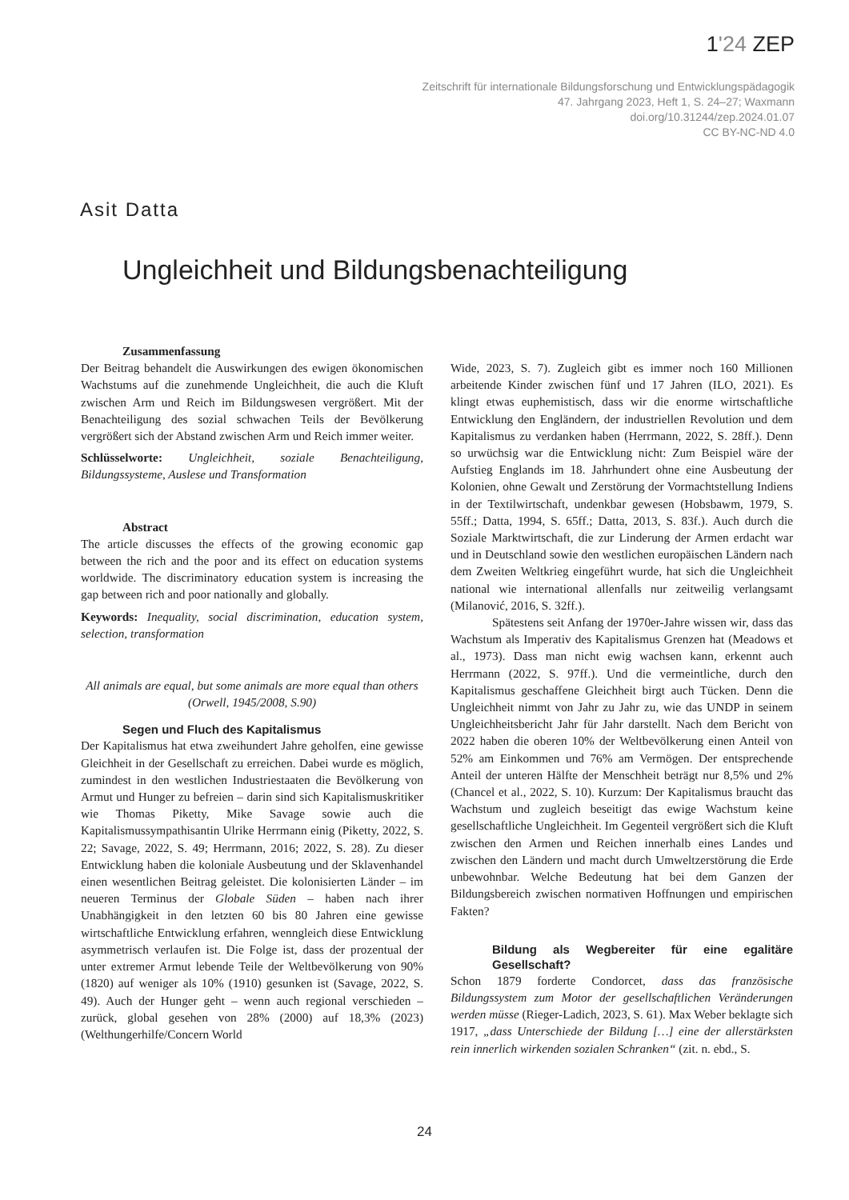1'24 ZEP
Zeitschrift für internationale Bildungsforschung und Entwicklungspädagogik
47. Jahrgang 2023, Heft 1, S. 24–27; Waxmann
doi.org/10.31244/zep.2024.01.07
CC BY-NC-ND 4.0
Asit Datta
Ungleichheit und Bildungsbenachteiligung
Zusammenfassung
Der Beitrag behandelt die Auswirkungen des ewigen ökonomischen Wachstums auf die zunehmende Ungleichheit, die auch die Kluft zwischen Arm und Reich im Bildungswesen vergrößert. Mit der Benachteiligung des sozial schwachen Teils der Bevölkerung vergrößert sich der Abstand zwischen Arm und Reich immer weiter.
Schlüsselworte: Ungleichheit, soziale Benachteiligung, Bildungssysteme, Auslese und Transformation
Abstract
The article discusses the effects of the growing economic gap between the rich and the poor and its effect on education systems worldwide. The discriminatory education system is increasing the gap between rich and poor nationally and globally.
Keywords: Inequality, social discrimination, education system, selection, transformation
All animals are equal, but some animals are more equal than others
(Orwell, 1945/2008, S.90)
Segen und Fluch des Kapitalismus
Der Kapitalismus hat etwa zweihundert Jahre geholfen, eine gewisse Gleichheit in der Gesellschaft zu erreichen. Dabei wurde es möglich, zumindest in den westlichen Industriestaaten die Bevölkerung von Armut und Hunger zu befreien – darin sind sich Kapitalismuskritiker wie Thomas Piketty, Mike Savage sowie auch die Kapitalismussympathisantin Ulrike Herrmann einig (Piketty, 2022, S. 22; Savage, 2022, S. 49; Herrmann, 2016; 2022, S. 28). Zu dieser Entwicklung haben die koloniale Ausbeutung und der Sklavenhandel einen wesentlichen Beitrag geleistet. Die kolonisierten Länder – im neueren Terminus der Globale Süden – haben nach ihrer Unabhängigkeit in den letzten 60 bis 80 Jahren eine gewisse wirtschaftliche Entwicklung erfahren, wenngleich diese Entwicklung asymmetrisch verlaufen ist. Die Folge ist, dass der prozentual der unter extremer Armut lebende Teile der Weltbevölkerung von 90% (1820) auf weniger als 10% (1910) gesunken ist (Savage, 2022, S. 49). Auch der Hunger geht – wenn auch regional verschieden – zurück, global gesehen von 28% (2000) auf 18,3% (2023) (Welthungerhilfe/Concern World
Wide, 2023, S. 7). Zugleich gibt es immer noch 160 Millionen arbeitende Kinder zwischen fünf und 17 Jahren (ILO, 2021). Es klingt etwas euphemistisch, dass wir die enorme wirtschaftliche Entwicklung den Engländern, der industriellen Revolution und dem Kapitalismus zu verdanken haben (Herrmann, 2022, S. 28ff.). Denn so urwüchsig war die Entwicklung nicht: Zum Beispiel wäre der Aufstieg Englands im 18. Jahrhundert ohne eine Ausbeutung der Kolonien, ohne Gewalt und Zerstörung der Vormachtstellung Indiens in der Textilwirtschaft, undenkbar gewesen (Hobsbawm, 1979, S. 55ff.; Datta, 1994, S. 65ff.; Datta, 2013, S. 83f.). Auch durch die Soziale Marktwirtschaft, die zur Linderung der Armen erdacht war und in Deutschland sowie den westlichen europäischen Ländern nach dem Zweiten Weltkrieg eingeführt wurde, hat sich die Ungleichheit national wie international allenfalls nur zeitweilig verlangsamt (Milanović, 2016, S. 32ff.).
Spätestens seit Anfang der 1970er-Jahre wissen wir, dass das Wachstum als Imperativ des Kapitalismus Grenzen hat (Meadows et al., 1973). Dass man nicht ewig wachsen kann, erkennt auch Herrmann (2022, S. 97ff.). Und die vermeintliche, durch den Kapitalismus geschaffene Gleichheit birgt auch Tücken. Denn die Ungleichheit nimmt von Jahr zu Jahr zu, wie das UNDP in seinem Ungleichheitsbericht Jahr für Jahr darstellt. Nach dem Bericht von 2022 haben die oberen 10% der Weltbevölkerung einen Anteil von 52% am Einkommen und 76% am Vermögen. Der entsprechende Anteil der unteren Hälfte der Menschheit beträgt nur 8,5% und 2% (Chancel et al., 2022, S. 10). Kurzum: Der Kapitalismus braucht das Wachstum und zugleich beseitigt das ewige Wachstum keine gesellschaftliche Ungleichheit. Im Gegenteil vergrößert sich die Kluft zwischen den Armen und Reichen innerhalb eines Landes und zwischen den Ländern und macht durch Umweltzerstörung die Erde unbewohnbar. Welche Bedeutung hat bei dem Ganzen der Bildungsbereich zwischen normativen Hoffnungen und empirischen Fakten?
Bildung als Wegbereiter für eine egalitäre Gesellschaft?
Schon 1879 forderte Condorcet, dass das französische Bildungssystem zum Motor der gesellschaftlichen Veränderungen werden müsse (Rieger-Ladich, 2023, S. 61). Max Weber beklagte sich 1917, „dass Unterschiede der Bildung […] eine der allerstärksten rein innerlich wirkenden sozialen Schranken“ (zit. n. ebd., S.
24